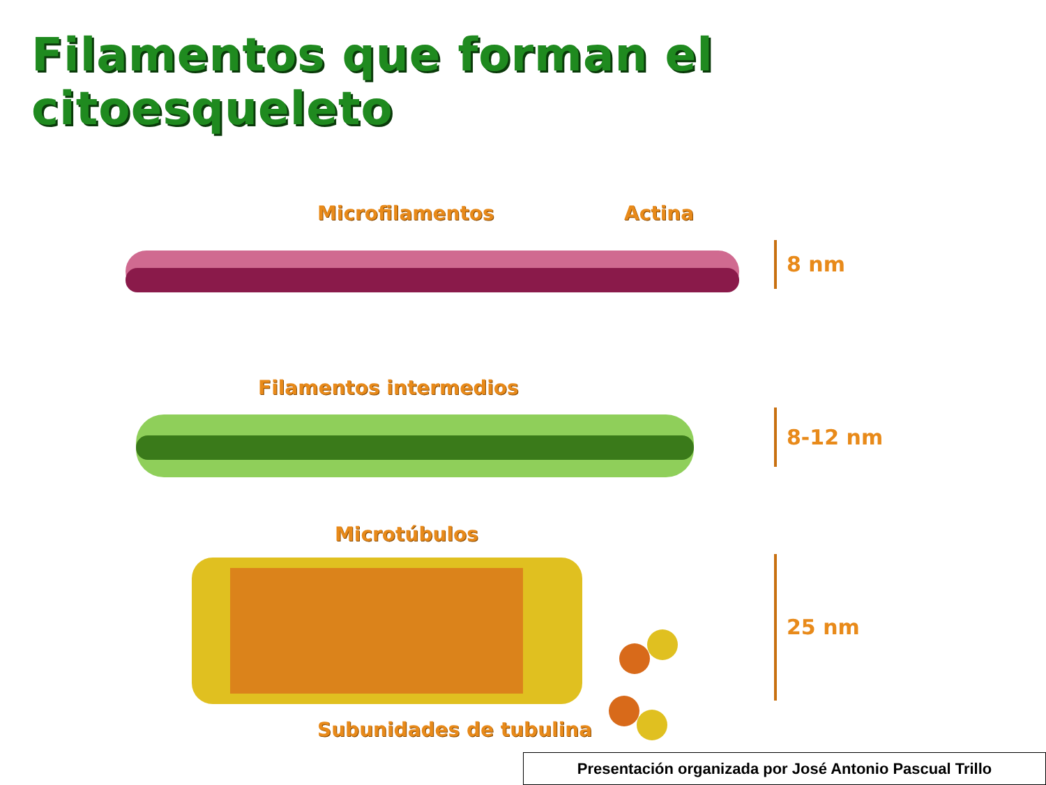Filamentos que forman el citoesqueleto
Microfilamentos Actina
8 nm
Filamentos intermedios
8-12 nm
Microtúbulos
Subunidades de tubulina
25 nm
Presentación organizada por José Antonio Pascual Trillo